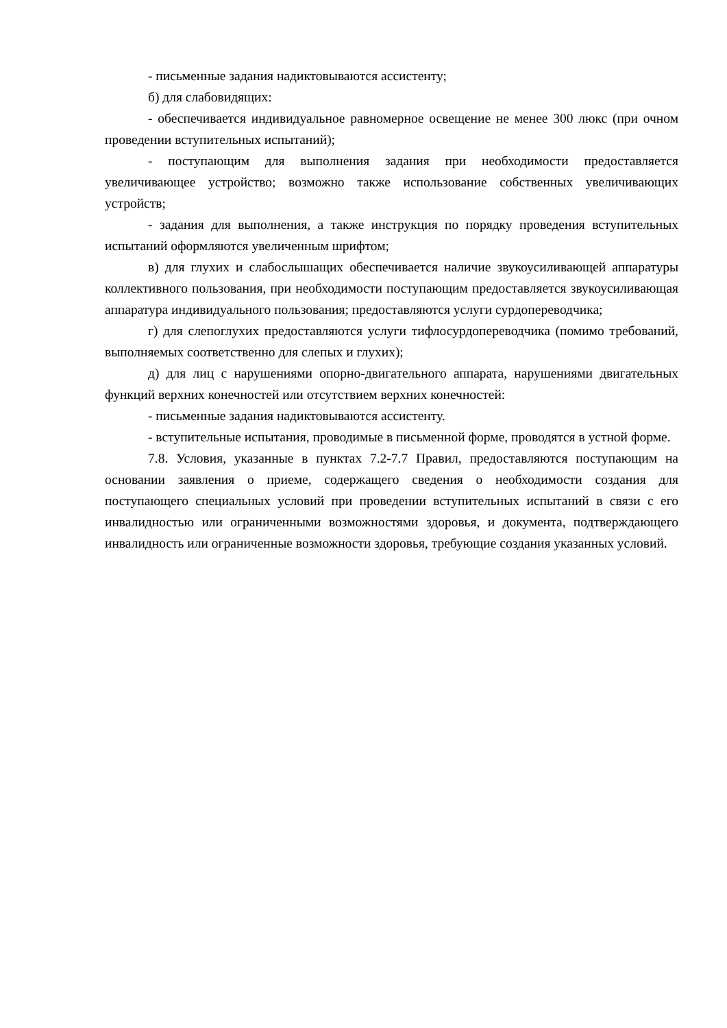- письменные задания надиктовываются ассистенту;
б) для слабовидящих:
- обеспечивается индивидуальное равномерное освещение не менее 300 люкс (при очном проведении вступительных испытаний);
- поступающим для выполнения задания при необходимости предоставляется увеличивающее устройство; возможно также использование собственных увеличивающих устройств;
- задания для выполнения, а также инструкция по порядку проведения вступительных испытаний оформляются увеличенным шрифтом;
в) для глухих и слабослышащих обеспечивается наличие звукоусиливающей аппаратуры коллективного пользования, при необходимости поступающим предоставляется звукоусиливающая аппаратура индивидуального пользования; предоставляются услуги сурдопереводчика;
г) для слепоглухих предоставляются услуги тифлосурдопереводчика (помимо требований, выполняемых соответственно для слепых и глухих);
д) для лиц с нарушениями опорно-двигательного аппарата, нарушениями двигательных функций верхних конечностей или отсутствием верхних конечностей:
- письменные задания надиктовываются ассистенту.
- вступительные испытания, проводимые в письменной форме, проводятся в устной форме.
7.8. Условия, указанные в пунктах 7.2-7.7 Правил, предоставляются поступающим на основании заявления о приеме, содержащего сведения о необходимости создания для поступающего специальных условий при проведении вступительных испытаний в связи с его инвалидностью или ограниченными возможностями здоровья, и документа, подтверждающего инвалидность или ограниченные возможности здоровья, требующие создания указанных условий.